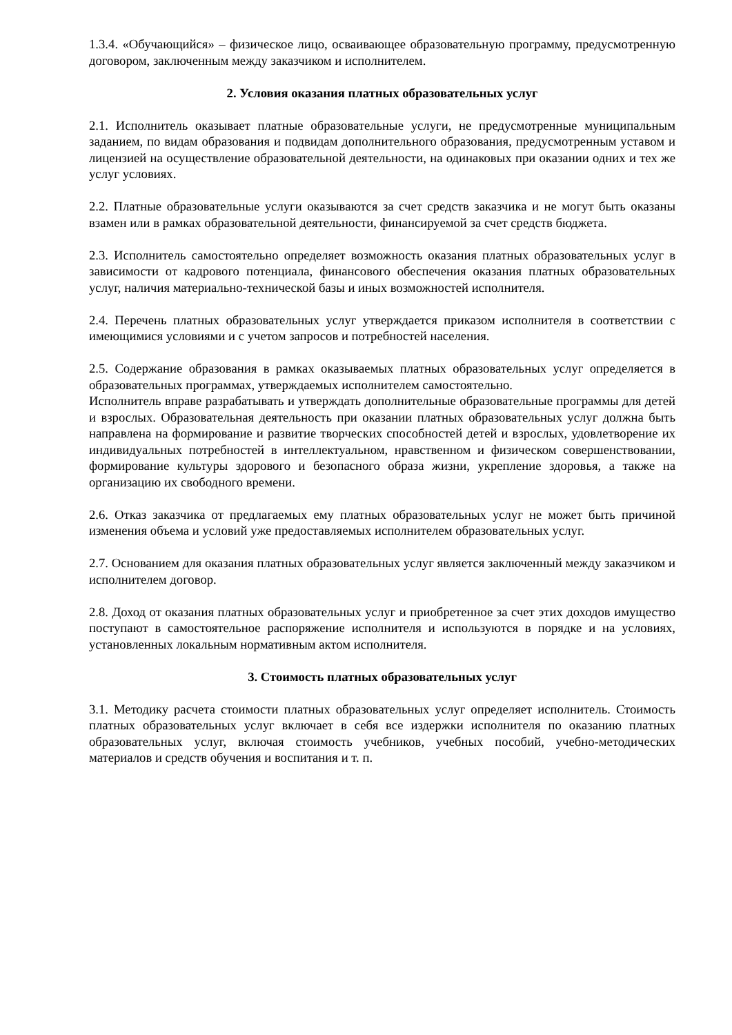1.3.4. «Обучающийся» – физическое лицо, осваивающее образовательную программу, предусмотренную договором, заключенным между заказчиком и исполнителем.
2. Условия оказания платных образовательных услуг
2.1. Исполнитель оказывает платные образовательные услуги, не предусмотренные муниципальным заданием, по видам образования и подвидам дополнительного образования, предусмотренным уставом и лицензией на осуществление образовательной деятельности, на одинаковых при оказании одних и тех же услуг условиях.
2.2. Платные образовательные услуги оказываются за счет средств заказчика и не могут быть оказаны взамен или в рамках образовательной деятельности, финансируемой за счет средств бюджета.
2.3. Исполнитель самостоятельно определяет возможность оказания платных образовательных услуг в зависимости от кадрового потенциала, финансового обеспечения оказания платных образовательных услуг, наличия материально-технической базы и иных возможностей исполнителя.
2.4. Перечень платных образовательных услуг утверждается приказом исполнителя в соответствии с имеющимися условиями и с учетом запросов и потребностей населения.
2.5. Содержание образования в рамках оказываемых платных образовательных услуг определяется в образовательных программах, утверждаемых исполнителем самостоятельно.
Исполнитель вправе разрабатывать и утверждать дополнительные образовательные программы для детей и взрослых. Образовательная деятельность при оказании платных образовательных услуг должна быть направлена на формирование и развитие творческих способностей детей и взрослых, удовлетворение их индивидуальных потребностей в интеллектуальном, нравственном и физическом совершенствовании, формирование культуры здорового и безопасного образа жизни, укрепление здоровья, а также на организацию их свободного времени.
2.6. Отказ заказчика от предлагаемых ему платных образовательных услуг не может быть причиной изменения объема и условий уже предоставляемых исполнителем образовательных услуг.
2.7. Основанием для оказания платных образовательных услуг является заключенный между заказчиком и исполнителем договор.
2.8. Доход от оказания платных образовательных услуг и приобретенное за счет этих доходов имущество поступают в самостоятельное распоряжение исполнителя и используются в порядке и на условиях, установленных локальным нормативным актом исполнителя.
3. Стоимость платных образовательных услуг
3.1. Методику расчета стоимости платных образовательных услуг определяет исполнитель. Стоимость платных образовательных услуг включает в себя все издержки исполнителя по оказанию платных образовательных услуг, включая стоимость учебников, учебных пособий, учебно-методических материалов и средств обучения и воспитания и т. п.